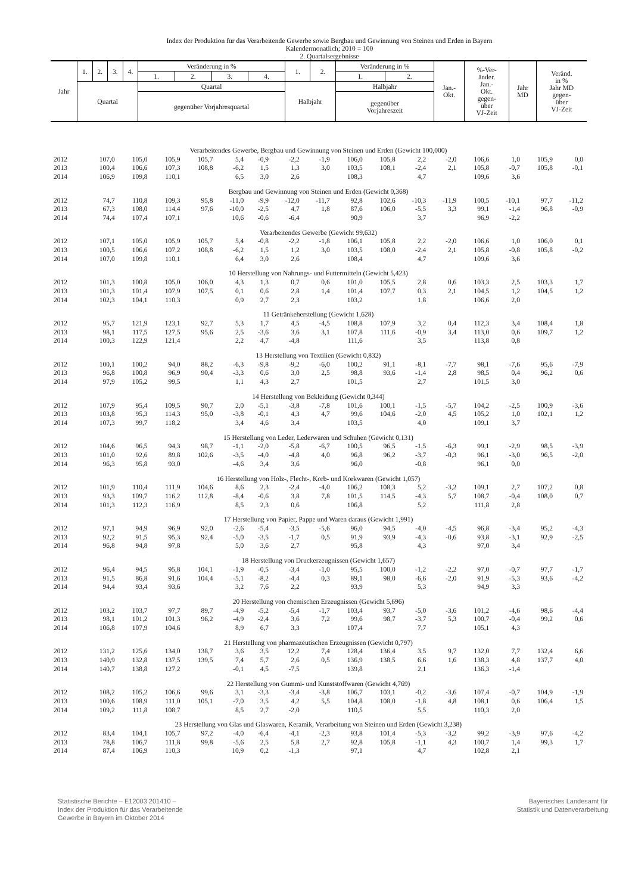Index der Produktion für das Verarbeitende Gewerbe sowie Bergbau und Gewinnung von Steinen und Erden in Bayern
Kalendermonatlich; 2010 = 100
2. Quartalsergebnisse
| Jahr | 1. | 2. | 3. | 4. | Veränderung in % | | | | 1. | 2. | Veränderung in % | | Jan.- Okt. | %-Ver- änder. Jan.- Okt. gegen- über VJ-Zeit | Jahr MD | Veränd. in % Jahr MD gegen- über VJ-Zeit |
| --- | --- | --- | --- | --- | --- | --- | --- | --- | --- | --- | --- | --- | --- | --- | --- | --- |
| | | | | | 1. | 2. | 3. | 4. | | | 1. | 2. | | | | |
| | Quartal | | | | Quartal | | | | Halbjahr | | Halbjahr | | | | | |
| | | | | | gegenüber Vorjahresquartal | | | | | | gegenüber Vorjahreszeit | | | | | |
| Verarbeitendes Gewerbe, Bergbau und Gewinnung von Steinen und Erden (Gewicht 100,000) | | | | | | | | | | | | | | | | |
| 2012 | 107,0 | 105,0 | 105,9 | 105,7 | 5,4 | -0,9 | -2,2 | -1,9 | 106,0 | 105,8 | 2,2 | -2,0 | 106,6 | 1,0 | 105,9 | 0,0 |
| 2013 | 100,4 | 106,6 | 107,3 | 108,8 | -6,2 | 1,5 | 1,3 | 3,0 | 103,5 | 108,1 | -2,4 | 2,1 | 105,8 | -0,7 | 105,8 | -0,1 |
| 2014 | 106,9 | 109,8 | 110,1 | | 6,5 | 3,0 | 2,6 | | 108,3 | | 4,7 | | 109,6 | 3,6 | | |
| Bergbau und Gewinnung von Steinen und Erden (Gewicht 0,368) | | | | | | | | | | | | | | | | |
| 2012 | 74,7 | 110,8 | 109,3 | 95,8 | -11,0 | -9,9 | -12,0 | -11,7 | 92,8 | 102,6 | -10,3 | -11,9 | 100,5 | -10,1 | 97,7 | -11,2 |
| 2013 | 67,3 | 108,0 | 114,4 | 97,6 | -10,0 | -2,5 | 4,7 | 1,8 | 87,6 | 106,0 | -5,5 | 3,3 | 99,1 | -1,4 | 96,8 | -0,9 |
| 2014 | 74,4 | 107,4 | 107,1 | | 10,6 | -0,6 | -6,4 | | 90,9 | | 3,7 | | 96,9 | -2,2 | | |
| Verarbeitendes Gewerbe (Gewicht 99,632) | | | | | | | | | | | | | | | | |
| 2012 | 107,1 | 105,0 | 105,9 | 105,7 | 5,4 | -0,8 | -2,2 | -1,8 | 106,1 | 105,8 | 2,2 | -2,0 | 106,6 | 1,0 | 106,0 | 0,1 |
| 2013 | 100,5 | 106,6 | 107,2 | 108,8 | -6,2 | 1,5 | 1,2 | 3,0 | 103,5 | 108,0 | -2,4 | 2,1 | 105,8 | -0,8 | 105,8 | -0,2 |
| 2014 | 107,0 | 109,8 | 110,1 | | 6,4 | 3,0 | 2,6 | | 108,4 | | 4,7 | | 109,6 | 3,6 | | |
| 10 Herstellung von Nahrungs- und Futtermitteln (Gewicht 5,423) | | | | | | | | | | | | | | | | |
| 2012 | 101,3 | 100,8 | 105,0 | 106,0 | 4,3 | 1,3 | 0,7 | 0,6 | 101,0 | 105,5 | 2,8 | 0,6 | 103,3 | 2,5 | 103,3 | 1,7 |
| 2013 | 101,3 | 101,4 | 107,9 | 107,5 | 0,1 | 0,6 | 2,8 | 1,4 | 101,4 | 107,7 | 0,3 | 2,1 | 104,5 | 1,2 | 104,5 | 1,2 |
| 2014 | 102,3 | 104,1 | 110,3 | | 0,9 | 2,7 | 2,3 | | 103,2 | | 1,8 | | 106,6 | 2,0 | | |
| 11 Getränkeherstellung (Gewicht 1,628) | | | | | | | | | | | | | | | | |
| 2012 | 95,7 | 121,9 | 123,1 | 92,7 | 5,3 | 1,7 | 4,5 | -4,5 | 108,8 | 107,9 | 3,2 | 0,4 | 112,3 | 3,4 | 108,4 | 1,8 |
| 2013 | 98,1 | 117,5 | 127,5 | 95,6 | 2,5 | -3,6 | 3,6 | 3,1 | 107,8 | 111,6 | -0,9 | 3,4 | 113,0 | 0,6 | 109,7 | 1,2 |
| 2014 | 100,3 | 122,9 | 121,4 | | 2,2 | 4,7 | -4,8 | | 111,6 | | 3,5 | | 113,8 | 0,8 | | |
| 13 Herstellung von Textilien (Gewicht 0,832) | | | | | | | | | | | | | | | | |
| 2012 | 100,1 | 100,2 | 94,0 | 88,2 | -6,3 | -9,8 | -9,2 | -6,0 | 100,2 | 91,1 | -8,1 | -7,7 | 98,1 | -7,6 | 95,6 | -7,9 |
| 2013 | 96,8 | 100,8 | 96,9 | 90,4 | -3,3 | 0,6 | 3,0 | 2,5 | 98,8 | 93,6 | -1,4 | 2,8 | 98,5 | 0,4 | 96,2 | 0,6 |
| 2014 | 97,9 | 105,2 | 99,5 | | 1,1 | 4,3 | 2,7 | | 101,5 | | 2,7 | | 101,5 | 3,0 | | |
| 14 Herstellung von Bekleidung (Gewicht 0,344) | | | | | | | | | | | | | | | | |
| 2012 | 107,9 | 95,4 | 109,5 | 90,7 | 2,0 | -5,1 | -3,8 | -7,8 | 101,6 | 100,1 | -1,5 | -5,7 | 104,2 | -2,5 | 100,9 | -3,6 |
| 2013 | 103,8 | 95,3 | 114,3 | 95,0 | -3,8 | -0,1 | 4,3 | 4,7 | 99,6 | 104,6 | -2,0 | 4,5 | 105,2 | 1,0 | 102,1 | 1,2 |
| 2014 | 107,3 | 99,7 | 118,2 | | 3,4 | 4,6 | 3,4 | | 103,5 | | 4,0 | | 109,1 | 3,7 | | |
| 15 Herstellung von Leder, Lederwaren und Schuhen (Gewicht 0,131) | | | | | | | | | | | | | | | | |
| 2012 | 104,6 | 96,5 | 94,3 | 98,7 | -1,1 | -2,0 | -5,8 | -6,7 | 100,5 | 96,5 | -1,5 | -6,3 | 99,1 | -2,9 | 98,5 | -3,9 |
| 2013 | 101,0 | 92,6 | 89,8 | 102,6 | -3,5 | -4,0 | -4,8 | 4,0 | 96,8 | 96,2 | -3,7 | -0,3 | 96,1 | -3,0 | 96,5 | -2,0 |
| 2014 | 96,3 | 95,8 | 93,0 | | -4,6 | 3,4 | 3,6 | | 96,0 | | -0,8 | | 96,1 | 0,0 | | |
| 16 Herstellung von Holz-, Flecht-, Korb- und Korkwaren (Gewicht 1,057) | | | | | | | | | | | | | | | | |
| 2012 | 101,9 | 110,4 | 111,9 | 104,6 | 8,6 | 2,3 | -2,4 | -4,0 | 106,2 | 108,3 | 5,2 | -3,2 | 109,1 | 2,7 | 107,2 | 0,8 |
| 2013 | 93,3 | 109,7 | 116,2 | 112,8 | -8,4 | -0,6 | 3,8 | 7,8 | 101,5 | 114,5 | -4,3 | 5,7 | 108,7 | -0,4 | 108,0 | 0,7 |
| 2014 | 101,3 | 112,3 | 116,9 | | 8,5 | 2,3 | 0,6 | | 106,8 | | 5,2 | | 111,8 | 2,8 | | |
| 17 Herstellung von Papier, Pappe und Waren daraus (Gewicht 1,991) | | | | | | | | | | | | | | | | |
| 2012 | 97,1 | 94,9 | 96,9 | 92,0 | -2,6 | -5,4 | -3,5 | -5,6 | 96,0 | 94,5 | -4,0 | -4,5 | 96,8 | -3,4 | 95,2 | -4,3 |
| 2013 | 92,2 | 91,5 | 95,3 | 92,4 | -5,0 | -3,5 | -1,7 | 0,5 | 91,9 | 93,9 | -4,3 | -0,6 | 93,8 | -3,1 | 92,9 | -2,5 |
| 2014 | 96,8 | 94,8 | 97,8 | | 5,0 | 3,6 | 2,7 | | 95,8 | | 4,3 | | 97,0 | 3,4 | | |
| 18 Herstellung von Druckerzeugnissen (Gewicht 1,657) | | | | | | | | | | | | | | | | |
| 2012 | 96,4 | 94,5 | 95,8 | 104,1 | -1,9 | -0,5 | -3,4 | -1,0 | 95,5 | 100,0 | -1,2 | -2,2 | 97,0 | -0,7 | 97,7 | -1,7 |
| 2013 | 91,5 | 86,8 | 91,6 | 104,4 | -5,1 | -8,2 | -4,4 | 0,3 | 89,1 | 98,0 | -6,6 | -2,0 | 91,9 | -5,3 | 93,6 | -4,2 |
| 2014 | 94,4 | 93,4 | 93,6 | | 3,2 | 7,6 | 2,2 | | 93,9 | | 5,3 | | 94,9 | 3,3 | | |
| 20 Herstellung von chemischen Erzeugnissen (Gewicht 5,696) | | | | | | | | | | | | | | | | |
| 2012 | 103,2 | 103,7 | 97,7 | 89,7 | -4,9 | -5,2 | -5,4 | -1,7 | 103,4 | 93,7 | -5,0 | -3,6 | 101,2 | -4,6 | 98,6 | -4,4 |
| 2013 | 98,1 | 101,2 | 101,3 | 96,2 | -4,9 | -2,4 | 3,6 | 7,2 | 99,6 | 98,7 | -3,7 | 5,3 | 100,7 | -0,4 | 99,2 | 0,6 |
| 2014 | 106,8 | 107,9 | 104,6 | | 8,9 | 6,7 | 3,3 | | 107,4 | | 7,7 | | 105,1 | 4,3 | | |
| 21 Herstellung von pharmazeutischen Erzeugnissen (Gewicht 0,797) | | | | | | | | | | | | | | | | |
| 2012 | 131,2 | 125,6 | 134,0 | 138,7 | 3,6 | 3,5 | 12,2 | 7,4 | 128,4 | 136,4 | 3,5 | 9,7 | 132,0 | 7,7 | 132,4 | 6,6 |
| 2013 | 140,9 | 132,8 | 137,5 | 139,5 | 7,4 | 5,7 | 2,6 | 0,5 | 136,9 | 138,5 | 6,6 | 1,6 | 138,3 | 4,8 | 137,7 | 4,0 |
| 2014 | 140,7 | 138,8 | 127,2 | | -0,1 | 4,5 | -7,5 | | 139,8 | | 2,1 | | 136,3 | -1,4 | | |
| 22 Herstellung von Gummi- und Kunststoffwaren (Gewicht 4,769) | | | | | | | | | | | | | | | | |
| 2012 | 108,2 | 105,2 | 106,6 | 99,6 | 3,1 | -3,3 | -3,4 | -3,8 | 106,7 | 103,1 | -0,2 | -3,6 | 107,4 | -0,7 | 104,9 | -1,9 |
| 2013 | 100,6 | 108,9 | 111,0 | 105,1 | -7,0 | 3,5 | 4,2 | 5,5 | 104,8 | 108,0 | -1,8 | 4,8 | 108,1 | 0,6 | 106,4 | 1,5 |
| 2014 | 109,2 | 111,8 | 108,7 | | 8,5 | 2,7 | -2,0 | | 110,5 | | 5,5 | | 110,3 | 2,0 | | |
| 23 Herstellung von Glas und Glaswaren, Keramik, Verarbeitung von Steinen und Erden (Gewicht 3,238) | | | | | | | | | | | | | | | | |
| 2012 | 83,4 | 104,1 | 105,7 | 97,2 | -4,0 | -6,4 | -4,1 | -2,3 | 93,8 | 101,4 | -5,3 | -3,2 | 99,2 | -3,9 | 97,6 | -4,2 |
| 2013 | 78,8 | 106,7 | 111,8 | 99,8 | -5,6 | 2,5 | 5,8 | 2,7 | 92,8 | 105,8 | -1,1 | 4,3 | 100,7 | 1,4 | 99,3 | 1,7 |
| 2014 | 87,4 | 106,9 | 110,3 | | 10,9 | 0,2 | -1,3 | | 97,1 | | 4,7 | | 102,8 | 2,1 | | |
Statistische Berichte – E12003 201410 –
Index der Produktion für das Verarbeitende
Gewerbe in Bayern im Oktober 2014
Bayerisches Landesamt für
Statistik und Datenverarbeitung